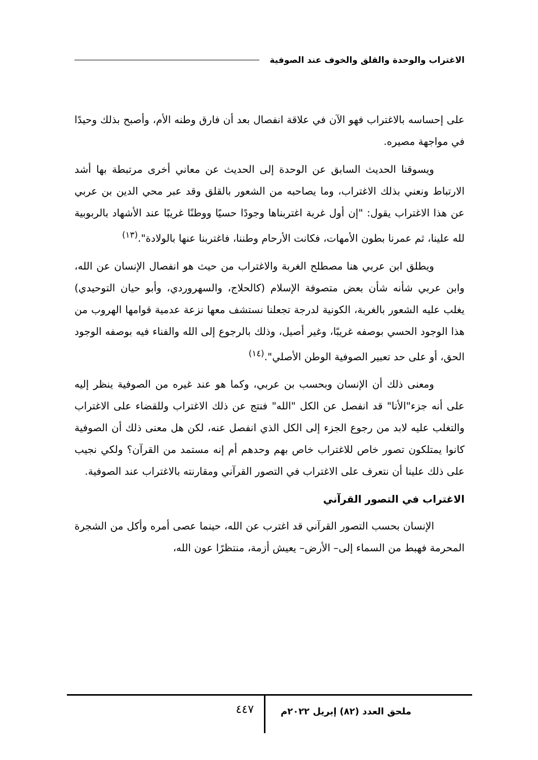الاغتراب والوحدة والقلق والخوف عند الصوفية
على إحساسه بالاغتراب فهو الآن في علاقة انفصال بعد أن فارق وطنه الأم، وأصبح بذلك وحيدًا في مواجهة مصيره.
ويسوقنا الحديث السابق عن الوحدة إلى الحديث عن معاني أخرى مرتبطة بها أشد الارتباط ونعني بذلك الاغتراب، وما يصاحبه من الشعور بالقلق وقد عبر محي الدين بن عربي عن هذا الاغتراب يقول: "إن أول غربة اغتربناها وجودًا حسيًا ووطنًا غريبًا عند الأشهاد بالربوبية لله علينا، ثم عمرنا بطون الأمهات، فكانت الأرحام وطننا، فاغتربنا عنها بالولادة".<sup>(١٣)</sup>
ويطلق ابن عربي هنا مصطلح الغربة والاغتراب من حيث هو انفصال الإنسان عن الله، وابن عربي شأنه شأن بعض متصوفة الإسلام (كالحلاج، والسهروردي، وأبو حيان التوحيدي) يغلب عليه الشعور بالغربة، الكونية لدرجة تجعلنا نستشف معها نزعة عدمية قوامها الهروب من هذا الوجود الحسي بوصفه غريبًا، وغير أصيل، وذلك بالرجوع إلى الله والفناء فيه بوصفه الوجود الحق، أو على حد تعبير الصوفية الوطن الأصلي".<sup>(١٤)</sup>
ومعنى ذلك أن الإنسان وبحسب بن عربي، وكما هو عند غيره من الصوفية ينظر إليه على أنه جزء"الأنا" قد انفصل عن الكل "الله" فنتج عن ذلك الاغتراب وللقضاء على الاغتراب والتغلب عليه لابد من رجوع الجزء إلى الكل الذي انفصل عنه، لكن هل معنى ذلك أن الصوفية كانوا يمتلكون تصور خاص للاغتراب خاص بهم وحدهم أم إنه مستمد من القرآن؟ ولكي نجيب على ذلك علينا أن نتعرف على الاغتراب في التصور القرآني ومقارنته بالاغتراب عند الصوفية.
الاغتراب في التصور القرآني
الإنسان بحسب التصور القرآني قد اغترب عن الله، حينما عصى أمره وأكل من الشجرة المحرمة فهبط من السماء إلى– الأرض– يعيش أزمة، منتظرًا عون الله،
ملحق العدد (٨٢) إبريل ٢٠٢٢م ٤٤٧